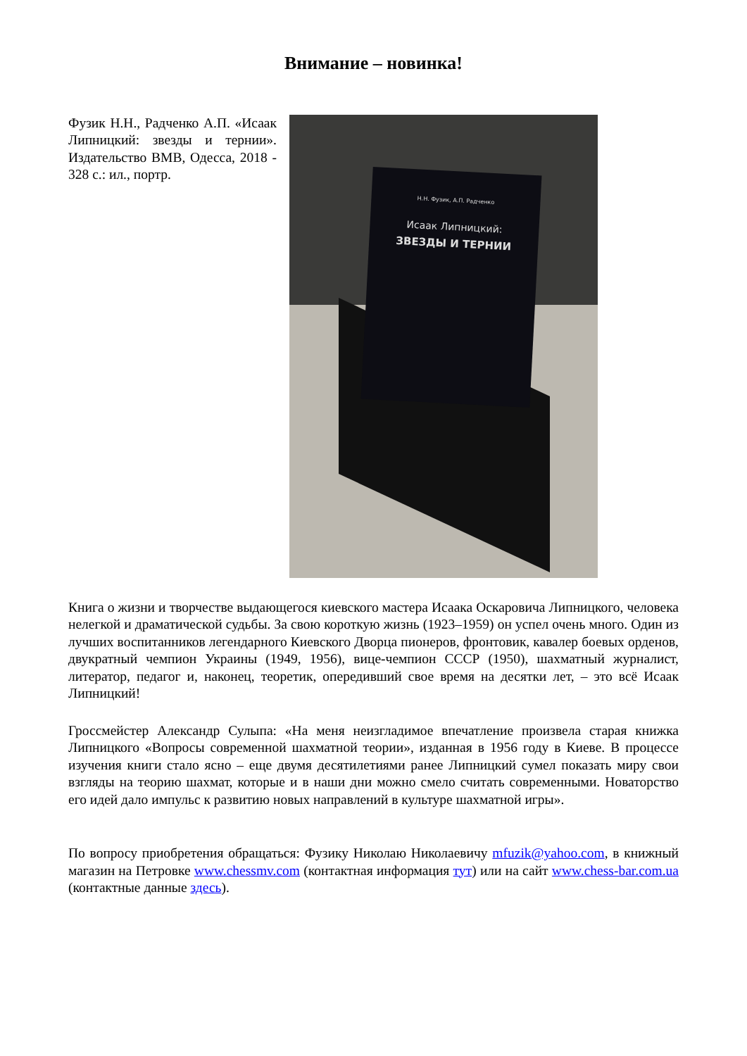Внимание – новинка!
Фузик Н.Н., Радченко А.П. «Исаак Липницкий: звезды и тернии». Издательство ВМВ, Одесса, 2018 - 328 с.: ил., портр.
Н.Н. Фузик, А.П. Радченко
Исаак Липницкий:
ЗВЕЗДЫ И ТЕРНИИ
Книга о жизни и творчестве выдающегося киевского мастера Исаака Оскаровича Липницкого, человека нелегкой и драматической судьбы. За свою короткую жизнь (1923–1959) он успел очень много. Один из лучших воспитанников легендарного Киевского Дворца пионеров, фронтовик, кавалер боевых орденов, двукратный чемпион Украины (1949, 1956), вице-чемпион СССР (1950), шахматный журналист, литератор, педагог и, наконец, теоретик, опередивший свое время на десятки лет, – это всё Исаак Липницкий!
Гроссмейстер Александр Сулыпа: «На меня неизгладимое впечатление произвела старая книжка Липницкого «Вопросы современной шахматной теории», изданная в 1956 году в Киеве. В процессе изучения книги стало ясно – еще двумя десятилетиями ранее Липницкий сумел показать миру свои взгляды на теорию шахмат, которые и в наши дни можно смело считать современными. Новаторство его идей дало импульс к развитию новых направлений в культуре шахматной игры».
По вопросу приобретения обращаться: Фузику Николаю Николаевичу mfuzik@yahoo.com, в книжный магазин на Петровке www.chessmv.com (контактная информация тут) или на сайт www.chess-bar.com.ua (контактные данные здесь).